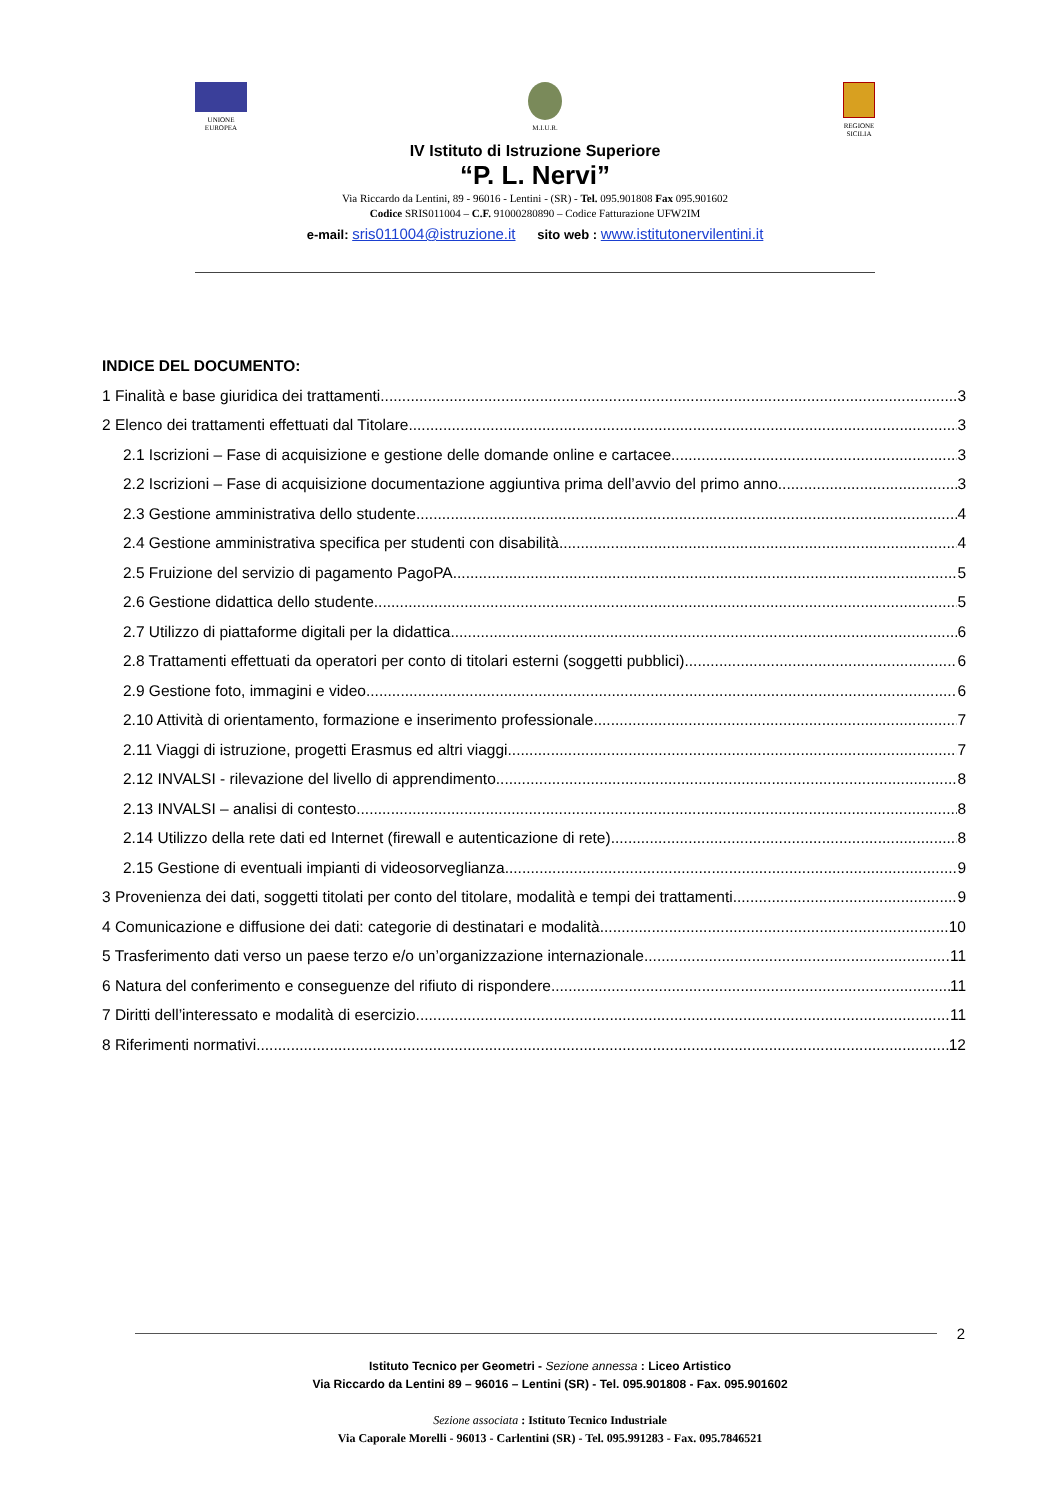UNIONE
EUROPEA
M.I.U.R. REGIONE
SICILIA
IV Istituto di Istruzione Superiore
“P. L. Nervi”
Via Riccardo da Lentini, 89 - 96016 - Lentini - (SR) - Tel. 095.901808 Fax 095.901602
Codice SRIS011004 – C.F. 91000280890 – Codice Fatturazione UFW2IM
e-mail: sris011004@istruzione.it sito web : www.istitutonervilentini.it
INDICE DEL DOCUMENTO:
1 Finalità e base giuridica dei trattamenti 3
2 Elenco dei trattamenti effettuati dal Titolare 3
2.1 Iscrizioni – Fase di acquisizione e gestione delle domande online e cartacee 3
2.2 Iscrizioni – Fase di acquisizione documentazione aggiuntiva prima dell’avvio del primo anno 3
2.3 Gestione amministrativa dello studente 4
2.4 Gestione amministrativa specifica per studenti con disabilità 4
2.5 Fruizione del servizio di pagamento PagoPA 5
2.6 Gestione didattica dello studente 5
2.7 Utilizzo di piattaforme digitali per la didattica 6
2.8 Trattamenti effettuati da operatori per conto di titolari esterni (soggetti pubblici) 6
2.9 Gestione foto, immagini e video 6
2.10 Attività di orientamento, formazione e inserimento professionale 7
2.11 Viaggi di istruzione, progetti Erasmus ed altri viaggi 7
2.12 INVALSI - rilevazione del livello di apprendimento 8
2.13 INVALSI – analisi di contesto 8
2.14 Utilizzo della rete dati ed Internet (firewall e autenticazione di rete) 8
2.15 Gestione di eventuali impianti di videosorveglianza 9
3 Provenienza dei dati, soggetti titolati per conto del titolare, modalità e tempi dei trattamenti 9
4 Comunicazione e diffusione dei dati: categorie di destinatari e modalità 10
5 Trasferimento dati verso un paese terzo e/o un’organizzazione internazionale 11
6 Natura del conferimento e conseguenze del rifiuto di rispondere 11
7 Diritti dell’interessato e modalità di esercizio 11
8 Riferimenti normativi 12
2
Istituto Tecnico per Geometri - Sezione annessa : Liceo Artistico
Via Riccardo da Lentini 89 – 96016 – Lentini (SR) - Tel. 095.901808 - Fax. 095.901602
Sezione associata : Istituto Tecnico Industriale
Via Caporale Morelli - 96013 - Carlentini (SR) - Tel. 095.991283 - Fax. 095.7846521